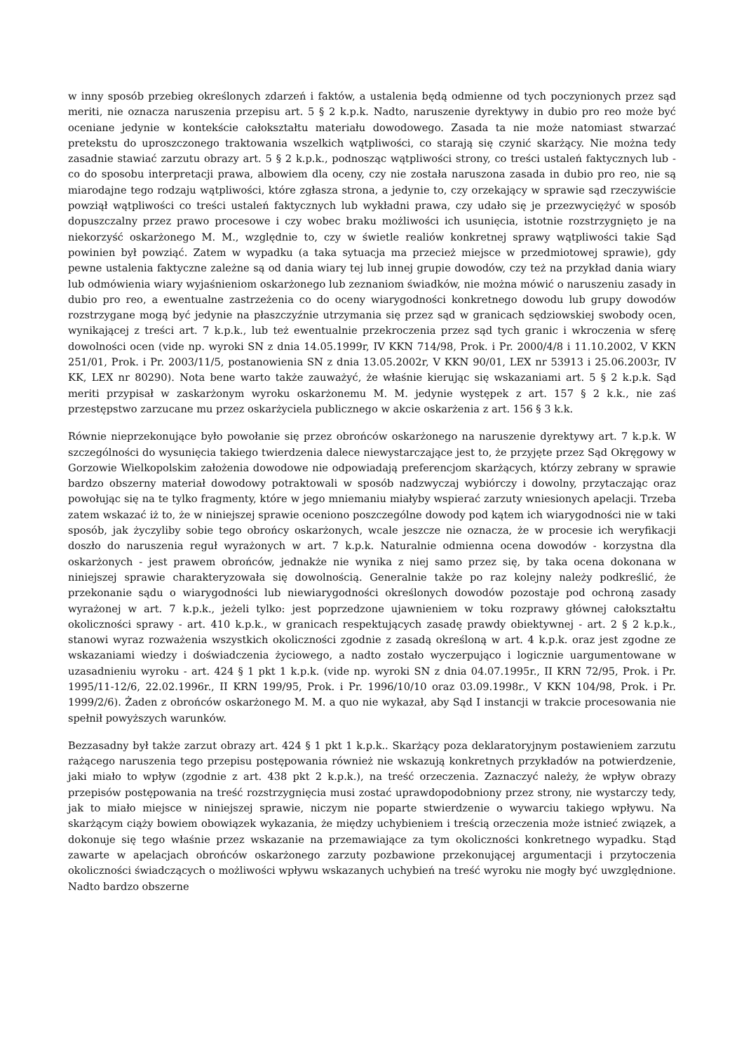w inny sposób przebieg określonych zdarzeń i faktów, a ustalenia będą odmienne od tych poczynionych przez sąd meriti, nie oznacza naruszenia przepisu art. 5 § 2 k.p.k. Nadto, naruszenie dyrektywy in dubio pro reo może być oceniane jedynie w kontekście całokształtu materiału dowodowego. Zasada ta nie może natomiast stwarzać pretekstu do uproszczonego traktowania wszelkich wątpliwości, co starają się czynić skarżący. Nie można tedy zasadnie stawiać zarzutu obrazy art. 5 § 2 k.p.k., podnosząc wątpliwości strony, co treści ustaleń faktycznych lub - co do sposobu interpretacji prawa, albowiem dla oceny, czy nie została naruszona zasada in dubio pro reo, nie są miarodajne tego rodzaju wątpliwości, które zgłasza strona, a jedynie to, czy orzekający w sprawie sąd rzeczywiście powziął wątpliwości co treści ustaleń faktycznych lub wykładni prawa, czy udało się je przezwyciężyć w sposób dopuszczalny przez prawo procesowe i czy wobec braku możliwości ich usunięcia, istotnie rozstrzygnięto je na niekorzyść oskarżonego M. M., względnie to, czy w świetle realiów konkretnej sprawy wątpliwości takie Sąd powinien był powziąć. Zatem w wypadku (a taka sytuacja ma przecież miejsce w przedmiotowej sprawie), gdy pewne ustalenia faktyczne zależne są od dania wiary tej lub innej grupie dowodów, czy też na przykład dania wiary lub odmówienia wiary wyjaśnieniom oskarżonego lub zeznaniom świadków, nie można mówić o naruszeniu zasady in dubio pro reo, a ewentualne zastrzeżenia co do oceny wiarygodności konkretnego dowodu lub grupy dowodów rozstrzygane mogą być jedynie na płaszczyźnie utrzymania się przez sąd w granicach sędziowskiej swobody ocen, wynikającej z treści art. 7 k.p.k., lub też ewentualnie przekroczenia przez sąd tych granic i wkroczenia w sferę dowolności ocen (vide np. wyroki SN z dnia 14.05.1999r, IV KKN 714/98, Prok. i Pr. 2000/4/8 i 11.10.2002, V KKN 251/01, Prok. i Pr. 2003/11/5, postanowienia SN z dnia 13.05.2002r, V KKN 90/01, LEX nr 53913 i 25.06.2003r, IV KK, LEX nr 80290). Nota bene warto także zauważyć, że właśnie kierując się wskazaniami art. 5 § 2 k.p.k. Sąd meriti przypisał w zaskarżonym wyroku oskarżonemu M. M. jedynie występek z art. 157 § 2 k.k., nie zaś przestępstwo zarzucane mu przez oskarżyciela publicznego w akcie oskarżenia z art. 156 § 3 k.k.
Równie nieprzekonujące było powołanie się przez obrońców oskarżonego na naruszenie dyrektywy art. 7 k.p.k. W szczególności do wysunięcia takiego twierdzenia dalece niewystarczające jest to, że przyjęte przez Sąd Okręgowy w Gorzowie Wielkopolskim założenia dowodowe nie odpowiadają preferencjom skarżących, którzy zebrany w sprawie bardzo obszerny materiał dowodowy potraktowali w sposób nadzwyczaj wybiórczy i dowolny, przytaczając oraz powołując się na te tylko fragmenty, które w jego mniemaniu miałyby wspierać zarzuty wniesionych apelacji. Trzeba zatem wskazać iż to, że w niniejszej sprawie oceniono poszczególne dowody pod kątem ich wiarygodności nie w taki sposób, jak życzyliby sobie tego obrońcy oskarżonych, wcale jeszcze nie oznacza, że w procesie ich weryfikacji doszło do naruszenia reguł wyrażonych w art. 7 k.p.k. Naturalnie odmienna ocena dowodów - korzystna dla oskarżonych - jest prawem obrońców, jednakże nie wynika z niej samo przez się, by taka ocena dokonana w niniejszej sprawie charakteryzowała się dowolnością. Generalnie także po raz kolejny należy podkreślić, że przekonanie sądu o wiarygodności lub niewiarygodności określonych dowodów pozostaje pod ochroną zasady wyrażonej w art. 7 k.p.k., jeżeli tylko: jest poprzedzone ujawnieniem w toku rozprawy głównej całokształtu okoliczności sprawy - art. 410 k.p.k., w granicach respektujących zasadę prawdy obiektywnej - art. 2 § 2 k.p.k., stanowi wyraz rozważenia wszystkich okoliczności zgodnie z zasadą określoną w art. 4 k.p.k. oraz jest zgodne ze wskazaniami wiedzy i doświadczenia życiowego, a nadto zostało wyczerpująco i logicznie uargumentowane w uzasadnieniu wyroku - art. 424 § 1 pkt 1 k.p.k. (vide np. wyroki SN z dnia 04.07.1995r., II KRN 72/95, Prok. i Pr. 1995/11-12/6, 22.02.1996r., II KRN 199/95, Prok. i Pr. 1996/10/10 oraz 03.09.1998r., V KKN 104/98, Prok. i Pr. 1999/2/6). Żaden z obrońców oskarżonego M. M. a quo nie wykazał, aby Sąd I instancji w trakcie procesowania nie spełnił powyższych warunków.
Bezzasadny był także zarzut obrazy art. 424 § 1 pkt 1 k.p.k.. Skarżący poza deklaratoryjnym postawieniem zarzutu rażącego naruszenia tego przepisu postępowania również nie wskazują konkretnych przykładów na potwierdzenie, jaki miało to wpływ (zgodnie z art. 438 pkt 2 k.p.k.), na treść orzeczenia. Zaznaczyć należy, że wpływ obrazy przepisów postępowania na treść rozstrzygnięcia musi zostać uprawdopodobniony przez strony, nie wystarczy tedy, jak to miało miejsce w niniejszej sprawie, niczym nie poparte stwierdzenie o wywarciu takiego wpływu. Na skarżącym ciąży bowiem obowiązek wykazania, że między uchybieniem i treścią orzeczenia może istnieć związek, a dokonuje się tego właśnie przez wskazanie na przemawiające za tym okoliczności konkretnego wypadku. Stąd zawarte w apelacjach obrońców oskarżonego zarzuty pozbawione przekonującej argumentacji i przytoczenia okoliczności świadczących o możliwości wpływu wskazanych uchybień na treść wyroku nie mogły być uwzględnione. Nadto bardzo obszerne